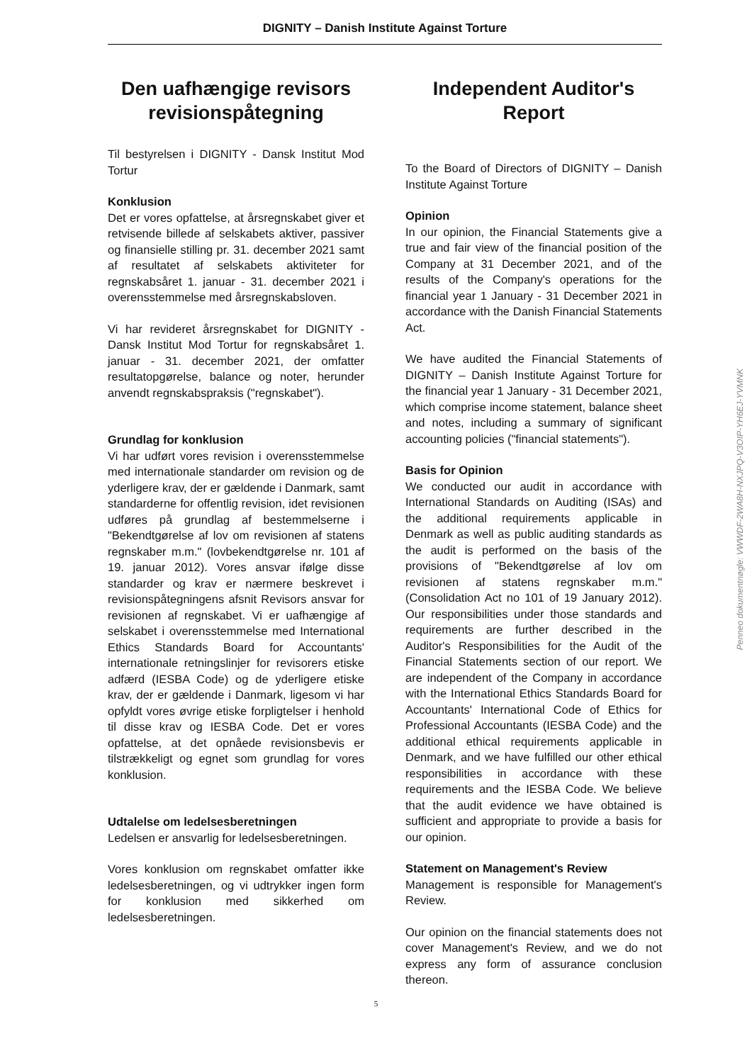DIGNITY – Danish Institute Against Torture
Den uafhængige revisors revisi­onspåtegning
Til bestyrelsen i DIGNITY - Dansk Institut Mod Tortur
Konklusion
Det er vores opfattelse, at årsregnskabet giver et retvisende billede af selskabets aktiver, passiver og finansielle stilling pr. 31. december 2021 samt af resultatet af selskabets aktiviteter for regnskabsåret 1. januar - 31. december 2021 i overensstemmelse med årsregnskabsloven.
Vi har revideret årsregnskabet for DIGNITY - Dansk Institut Mod Tortur for regnskabsåret 1. januar - 31. december 2021, der omfatter resultatopgørelse, balance og noter, herunder anvendt regnskabspraksis ("regnskabet").
Grundlag for konklusion
Vi har udført vores revision i overensstemmelse med internationale standarder om revision og de yderligere krav, der er gældende i Danmark, samt standarderne for offentlig revision, idet revisionen udføres på grundlag af bestemmelserne i "Bekendtgørelse af lov om revisionen af statens regnskaber m.m." (lovbekendtgørelse nr. 101 af 19. januar 2012). Vores ansvar ifølge disse standarder og krav er nærmere beskrevet i revisionspåtegningens afsnit Revisors ansvar for revisionen af regnskabet. Vi er uafhængige af selskabet i overensstemmelse med International Ethics Standards Board for Accountants' internationale retningslinjer for revisorers etiske adfærd (IESBA Code) og de yderligere etiske krav, der er gældende i Danmark, ligesom vi har opfyldt vores øvrige etiske forpligtelser i henhold til disse krav og IESBA Code. Det er vores opfattelse, at det opnåede revisionsbevis er tilstrækkeligt og egnet som grundlag for vores konklusion.
Udtalelse om ledelsesberetningen
Ledelsen er ansvarlig for ledelsesberetningen.
Vores konklusion om regnskabet omfatter ikke ledelsesberetningen, og vi udtrykker ingen form for konklusion med sikkerhed om ledelsesberetningen.
Independent Auditor's Report
To the Board of Directors of DIGNITY – Danish Institute Against Torture
Opinion
In our opinion, the Financial Statements give a true and fair view of the financial position of the Company at 31 December 2021, and of the results of the Company's operations for the financial year 1 January - 31 December 2021 in accordance with the Danish Financial Statements Act.
We have audited the Financial Statements of DIGNITY – Danish Institute Against Torture for the financial year 1 January - 31 December 2021, which comprise income statement, balance sheet and notes, including a summary of significant accounting policies ("financial statements").
Basis for Opinion
We conducted our audit in accordance with International Standards on Auditing (ISAs) and the additional requirements applicable in Denmark as well as public auditing standards as the audit is performed on the basis of the provisions of "Bekendtgørelse af lov om revisionen af statens regnskaber m.m." (Consolidation Act no 101 of 19 January 2012). Our responsibilities under those standards and requirements are further described in the Auditor's Responsibilities for the Audit of the Financial Statements section of our report. We are independent of the Company in accordance with the International Ethics Standards Board for Accountants' International Code of Ethics for Professional Accountants (IESBA Code) and the additional ethical requirements applicable in Denmark, and we have fulfilled our other ethical responsibilities in accordance with these requirements and the IESBA Code. We believe that the audit evidence we have obtained is sufficient and appropriate to provide a basis for our opinion.
Statement on Management's Review
Management is responsible for Management's Review.
Our opinion on the financial statements does not cover Management's Review, and we do not express any form of assurance conclusion thereon.
Penneo dokumentnøgle: VWWDF-2WA8H-NXJPQ-V3OIP-YH6EJ-YVMNK
5